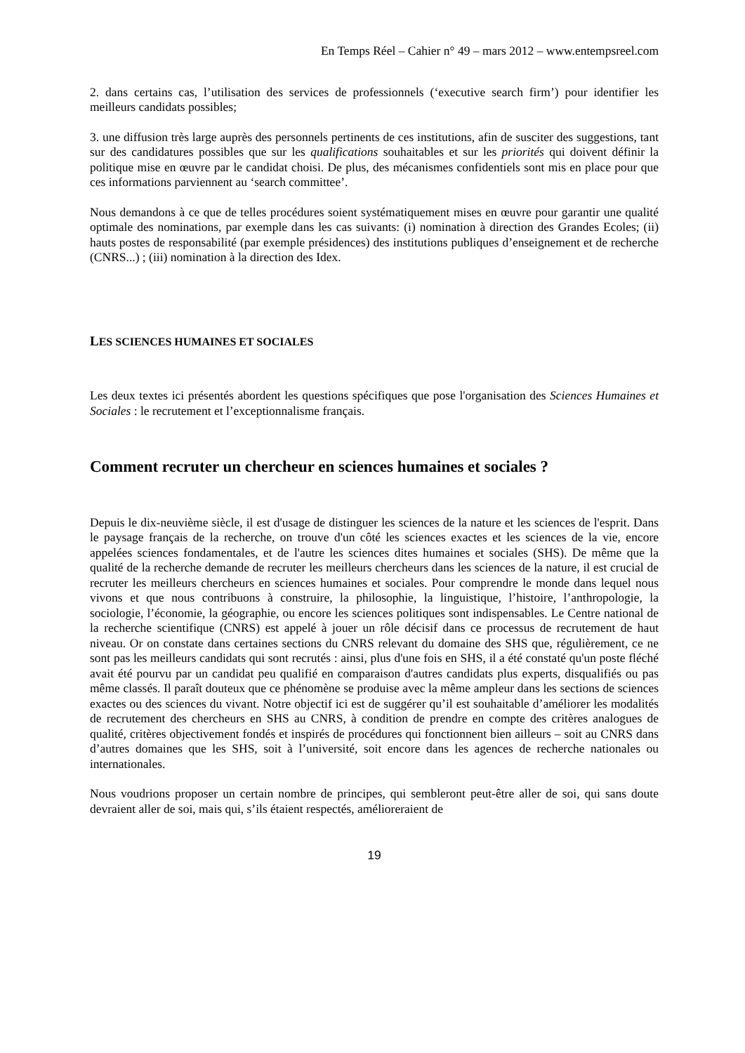En Temps Réel – Cahier n° 49 – mars 2012 – www.entempsreel.com
2. dans certains cas, l’utilisation des services de professionnels (‘executive search firm’) pour identifier les meilleurs candidats possibles;
3. une diffusion très large auprès des personnels pertinents de ces institutions, afin de susciter des suggestions, tant sur des candidatures possibles que sur les qualifications souhaitables et sur les priorités qui doivent définir la politique mise en œuvre par le candidat choisi. De plus, des mécanismes confidentiels sont mis en place pour que ces informations parviennent au ‘search committee’.
Nous demandons à ce que de telles procédures soient systématiquement mises en œuvre pour garantir une qualité optimale des nominations, par exemple dans les cas suivants: (i) nomination à direction des Grandes Ecoles; (ii) hauts postes de responsabilité (par exemple présidences) des institutions publiques d’enseignement et de recherche (CNRS...) ; (iii) nomination à la direction des Idex.
LES SCIENCES HUMAINES ET SOCIALES
Les deux textes ici présentés abordent les questions spécifiques que pose l'organisation des Sciences Humaines et Sociales : le recrutement et l’exceptionnalisme français.
Comment recruter un chercheur en sciences humaines et sociales ?
Depuis le dix-neuvième siècle, il est d'usage de distinguer les sciences de la nature et les sciences de l'esprit. Dans le paysage français de la recherche, on trouve d'un côté les sciences exactes et les sciences de la vie, encore appelées sciences fondamentales, et de l'autre les sciences dites humaines et sociales (SHS). De même que la qualité de la recherche demande de recruter les meilleurs chercheurs dans les sciences de la nature, il est crucial de recruter les meilleurs chercheurs en sciences humaines et sociales. Pour comprendre le monde dans lequel nous vivons et que nous contribuons à construire, la philosophie, la linguistique, l’histoire, l’anthropologie, la sociologie, l’économie, la géographie, ou encore les sciences politiques sont indispensables. Le Centre national de la recherche scientifique (CNRS) est appelé à jouer un rôle décisif dans ce processus de recrutement de haut niveau. Or on constate dans certaines sections du CNRS relevant du domaine des SHS que, régulièrement, ce ne sont pas les meilleurs candidats qui sont recrutés : ainsi, plus d'une fois en SHS, il a été constaté qu'un poste fléché avait été pourvu par un candidat peu qualifié en comparaison d'autres candidats plus experts, disqualifiés ou pas même classés. Il paraît douteux que ce phénomène se produise avec la même ampleur dans les sections de sciences exactes ou des sciences du vivant. Notre objectif ici est de suggérer qu’il est souhaitable d’améliorer les modalités de recrutement des chercheurs en SHS au CNRS, à condition de prendre en compte des critères analogues de qualité, critères objectivement fondés et inspirés de procédures qui fonctionnent bien ailleurs – soit au CNRS dans d’autres domaines que les SHS, soit à l’université, soit encore dans les agences de recherche nationales ou internationales.
Nous voudrions proposer un certain nombre de principes, qui sembleront peut-être aller de soi, qui sans doute devraient aller de soi, mais qui, s’ils étaient respectés, amélioreraient de
19